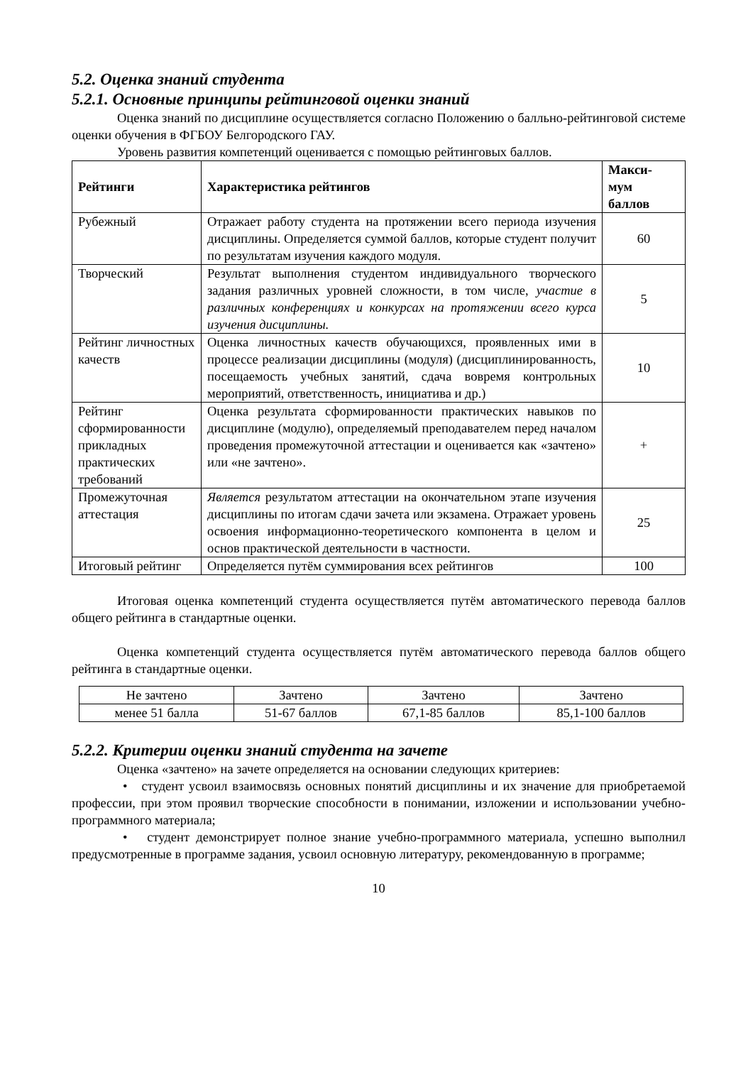5.2. Оценка знаний студента
5.2.1. Основные принципы рейтинговой оценки знаний
Оценка знаний по дисциплине осуществляется согласно Положению о балльно-рейтинговой системе оценки обучения в ФГБОУ Белгородского ГАУ.
Уровень развития компетенций оценивается с помощью рейтинговых баллов.
| Рейтинги | Характеристика рейтингов | Макси- мум баллов |
| --- | --- | --- |
| Рубежный | Отражает работу студента на протяжении всего периода изучения дисциплины. Определяется суммой баллов, которые студент получит по результатам изучения каждого модуля. | 60 |
| Творческий | Результат выполнения студентом индивидуального творческого задания различных уровней сложности, в том числе, участие в различных конференциях и конкурсах на протяжении всего курса изучения дисциплины. | 5 |
| Рейтинг личностных качеств | Оценка личностных качеств обучающихся, проявленных ими в процессе реализации дисциплины (модуля) (дисциплинированность, посещаемость учебных занятий, сдача вовремя контрольных мероприятий, ответственность, инициатива и др.) | 10 |
| Рейтинг сформированности прикладных практических требований | Оценка результата сформированности практических навыков по дисциплине (модулю), определяемый преподавателем перед началом проведения промежуточной аттестации и оценивается как «зачтено» или «не зачтено». | + |
| Промежуточная аттестация | Является результатом аттестации на окончательном этапе изучения дисциплины по итогам сдачи зачета или экзамена. Отражает уровень освоения информационно-теоретического компонента в целом и основ практической деятельности в частности. | 25 |
| Итоговый рейтинг | Определяется путём суммирования всех рейтингов | 100 |
Итоговая оценка компетенций студента осуществляется путём автоматического перевода баллов общего рейтинга в стандартные оценки.
Оценка компетенций студента осуществляется путём автоматического перевода баллов общего рейтинга в стандартные оценки.
| Не зачтено | Зачтено | Зачтено | Зачтено |
| менее 51 балла | 51-67 баллов | 67,1-85 баллов | 85,1-100 баллов |
5.2.2. Критерии оценки знаний студента на зачете
Оценка «зачтено» на зачете определяется на основании следующих критериев:
• студент усвоил взаимосвязь основных понятий дисциплины и их значение для приобретаемой профессии, при этом проявил творческие способности в понимании, изложении и использовании учебно-программного материала;
• студент демонстрирует полное знание учебно-программного материала, успешно выполнил предусмотренные в программе задания, усвоил основную литературу, рекомендованную в программе;
10